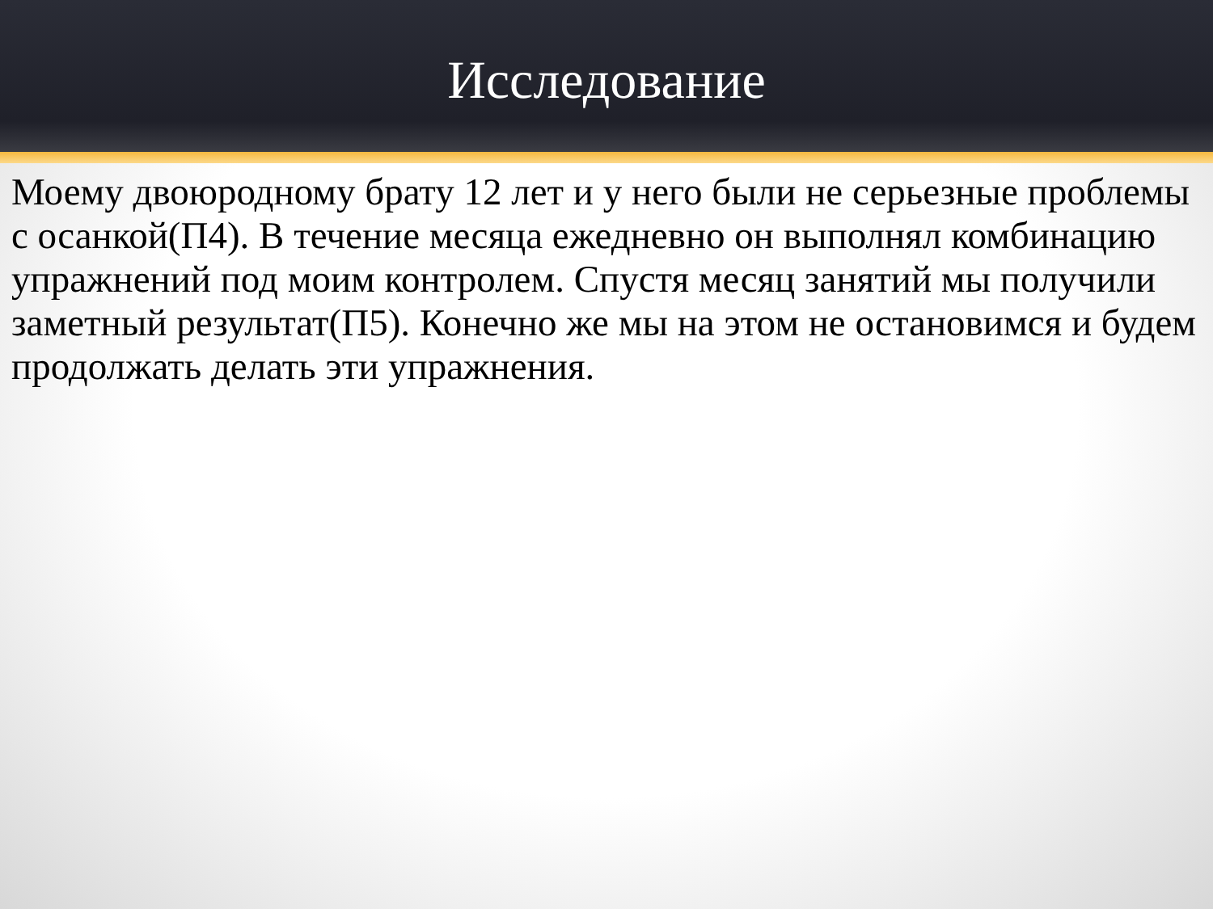Исследование
Моему двоюродному брату 12 лет и у него были не серьезные проблемы с осанкой(П4). В течение месяца ежедневно он выполнял комбинацию упражнений под моим контролем. Спустя месяц занятий мы получили заметный результат(П5). Конечно же мы на этом не остановимся и будем продолжать делать эти упражнения.